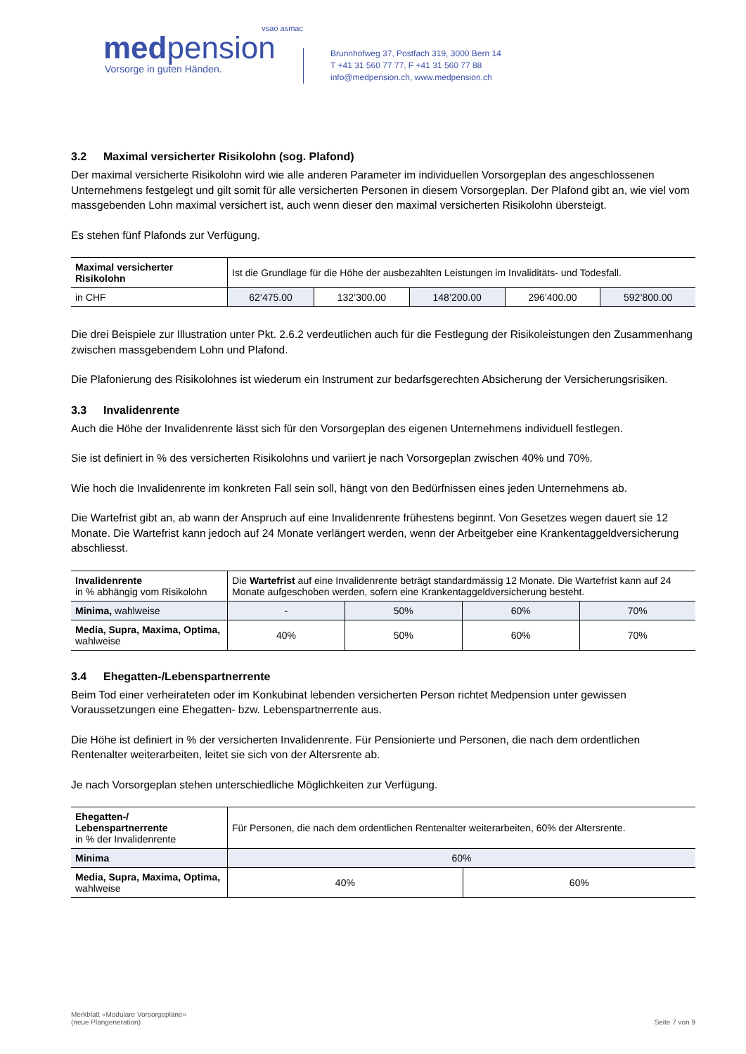vsao asmac
medpension
Vorsorge in guten Händen.
Brunnhofweg 37, Postfach 319, 3000 Bern 14
T +41 31 560 77 77, F +41 31 560 77 88
info@medpension.ch, www.medpension.ch
3.2 Maximal versicherter Risikolohn (sog. Plafond)
Der maximal versicherte Risikolohn wird wie alle anderen Parameter im individuellen Vorsorgeplan des angeschlos­senen Unternehmens festgelegt und gilt somit für alle versicherten Personen in diesem Vorsorgeplan. Der Plafond gibt an, wie viel vom massgebenden Lohn maximal versichert ist, auch wenn dieser den maximal versicherten Risiko­lohn übersteigt.
Es stehen fünf Plafonds zur Verfügung.
| Maximal versicherter Risikolohn | Ist die Grundlage für die Höhe der ausbezahlten Leistungen im Invaliditäts- und Todesfall. | | | | |
| in CHF | 62’475.00 | 132’300.00 | 148’200.00 | 296’400.00 | 592’800.00 |
Die drei Beispiele zur Illustration unter Pkt. 2.6.2 verdeutlichen auch für die Festlegung der Risikoleistungen den Zu­sammenhang zwischen massgebendem Lohn und Plafond.
Die Plafonierung des Risikolohnes ist wiederum ein Instrument zur bedarfsgerechten Absicherung der Versicherungs­risiken.
3.3 Invalidenrente
Auch die Höhe der Invalidenrente lässt sich für den Vorsorgeplan des eigenen Unternehmens individuell festlegen.
Sie ist definiert in % des versicherten Risikolohns und variiert je nach Vorsorgeplan zwischen 40% und 70%.
Wie hoch die Invalidenrente im konkreten Fall sein soll, hängt von den Bedürfnissen eines jeden Unternehmens ab.
Die Wartefrist gibt an, ab wann der Anspruch auf eine Invalidenrente frühestens beginnt. Von Gesetzes wegen dauert sie 12 Monate. Die Wartefrist kann jedoch auf 24 Monate verlängert werden, wenn der Arbeitgeber eine Krankentag­geldversicherung abschliesst.
| Invalidenrente in % abhängig vom Risikolohn | Die Wartefrist auf eine Invalidenrente beträgt standardmässig 12 Monate. Die Wartefrist kann auf 24 Monate aufgeschoben werden, sofern eine Krankentaggeldversicherung besteht. | | | |
| Minima, wahlweise | - | 50% | 60% | 70% |
| Media, Supra, Maxima, Optima, wahlweise | 40% | 50% | 60% | 70% |
3.4 Ehegatten-/Lebenspartnerrente
Beim Tod einer verheirateten oder im Konkubinat lebenden versicherten Person richtet Medpension unter gewissen Voraussetzungen eine Ehegatten- bzw. Lebenspartnerrente aus.
Die Höhe ist definiert in % der versicherten Invalidenrente. Für Pensionierte und Personen, die nach dem ordentlichen Rentenalter weiterarbeiten, leitet sie sich von der Altersrente ab.
Je nach Vorsorgeplan stehen unterschiedliche Möglichkeiten zur Verfügung.
| Ehegatten-/ Lebenspartnerrente in % der Invalidenrente | Für Personen, die nach dem ordentlichen Rentenalter weiterarbeiten, 60% der Altersrente. | |
| Minima | 60% | |
| Media, Supra, Maxima, Optima, wahlweise | 40% | 60% |
Merkblatt «Modulare Vorsorgepläne»
(neue Plangeneration)
Seite 7 von 9